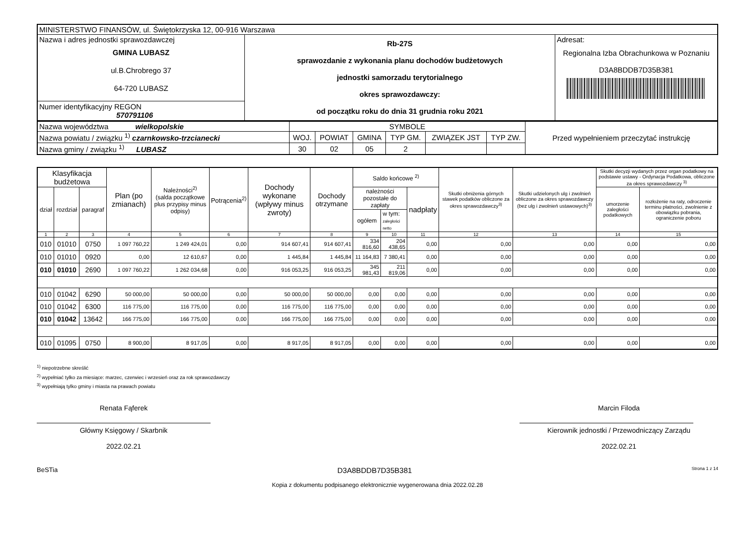| MINISTERSTWO FINANSÓW, ul. Świętokrzyska 12, 00-916 Warszawa | | |
| Nazwa i adres jednostki sprawozdawczej GMINA LUBASZ ul.B.Chrobrego 37 64-720 LUBASZ | Rb-27S sprawozdanie z wykonania planu dochodów budżetowych jednostki samorzadu terytorialnego okres sprawozdawczy: od początku roku do dnia 31 grudnia roku 2021 | Adresat: Regionalna Izba Obrachunkowa w Poznaniu D3A8BDDB7D35B381 |
| Numer identyfikacyjny REGON 570791106 | | |
| Nazwa województwa wielkopolskie | SYMBOLE | | | | | | Przed wypełnieniem przeczytać instrukcję |
| Nazwa powiatu / związku <sup>1)</sup> czarnkowsko-trzcianecki | WOJ. | POWIAT | GMINA | TYP GM. | ZWIĄZEK JST | TYP ZW. | |
| Nazwa gminy / związku <sup>1)</sup> LUBASZ | 30 | 02 | 05 | 2 | | | |
| Klasyfikacja budżetowa | | | Plan (po zmianach) | Należności<sup>2)</sup> (salda początkowe plus przypisy minus odpisy) | Potrącenia<sup>2)</sup> | Dochody wykonane (wpływy minus zwroty) | Dochody otrzymane | Saldo końcowe <sup>2)</sup> | | | Skutki obniżenia górnych stawek podatków obliczone za okres sprawozdawczy<sup>3)</sup> | Skutki udzielonych ulg i zwolnień obliczone za okres sprawozdawczy (bez ulg i zwolnień ustawowych)<sup>3)</sup> | Skutki decyzji wydanych przez organ podatkowy na podstawie ustawy - Ordynacja Podatkowa, obliczone za okres sprawozdawczy <sup>3)</sup> | |
| --- | --- | --- | --- | --- | --- | --- | --- | --- | --- | --- | --- | --- | --- | --- |
| dział | rozdział | paragraf | | | | | | należności pozostałe do zapłaty | | nadpłaty | | | umorzenie zaległości podatkowych | rozłożenie na raty, odroczenie terminu płatności, zwolnienie z obowiązku pobrania, ograniczenie poboru |
| | | | | | | | | ogółem | w tym: zaległości netto | | | | | |
| 1 | 2 | 3 | 4 | 5 | 6 | 7 | 8 | 9 | 10 | 11 | 12 | 13 | 14 | 15 |
| 010 | 01010 | 0750 | 1 097 760,22 | 1 249 424,01 | 0,00 | 914 607,41 | 914 607,41 | 334 816,60 | 204 438,65 | 0,00 | 0,00 | 0,00 | 0,00 | 0,00 |
| 010 | 01010 | 0920 | 0,00 | 12 610,67 | 0,00 | 1 445,84 | 1 445,84 | 11 164,83 | 7 380,41 | 0,00 | 0,00 | 0,00 | 0,00 | 0,00 |
| 010 | 01010 | 2690 | 1 097 760,22 | 1 262 034,68 | 0,00 | 916 053,25 | 916 053,25 | 345 981,43 | 211 819,06 | 0,00 | 0,00 | 0,00 | 0,00 | 0,00 |
| 010 | 01042 | 6290 | 50 000,00 | 50 000,00 | 0,00 | 50 000,00 | 50 000,00 | 0,00 | 0,00 | 0,00 | 0,00 | 0,00 | 0,00 | 0,00 |
| 010 | 01042 | 6300 | 116 775,00 | 116 775,00 | 0,00 | 116 775,00 | 116 775,00 | 0,00 | 0,00 | 0,00 | 0,00 | 0,00 | 0,00 | 0,00 |
| 010 | 01042 | 13642 | 166 775,00 | 166 775,00 | 0,00 | 166 775,00 | 166 775,00 | 0,00 | 0,00 | 0,00 | 0,00 | 0,00 | 0,00 | 0,00 |
| 010 | 01095 | 0750 | 8 900,00 | 8 917,05 | 0,00 | 8 917,05 | 8 917,05 | 0,00 | 0,00 | 0,00 | 0,00 | 0,00 | 0,00 | 0,00 |
<sup>1)</sup> niepotrzebne skreślić
<sup>2)</sup> wypełniać tylko za miesiące: marzec, czerwiec i wrzesień oraz za rok sprawozdawczy
<sup>3)</sup> wypełniają tylko gminy i miasta na prawach powiatu
Renata Fąferek
Główny Księgowy / Skarbnik
2022.02.21
Marcin Filoda
Kierownik jednostki / Przewodniczący Zarządu
2022.02.21
BeSTia D3A8BDDB7D35B381 Strona 1 z 14
Kopia z dokumentu podpisanego elektronicznie wygenerowana dnia 2022.02.28